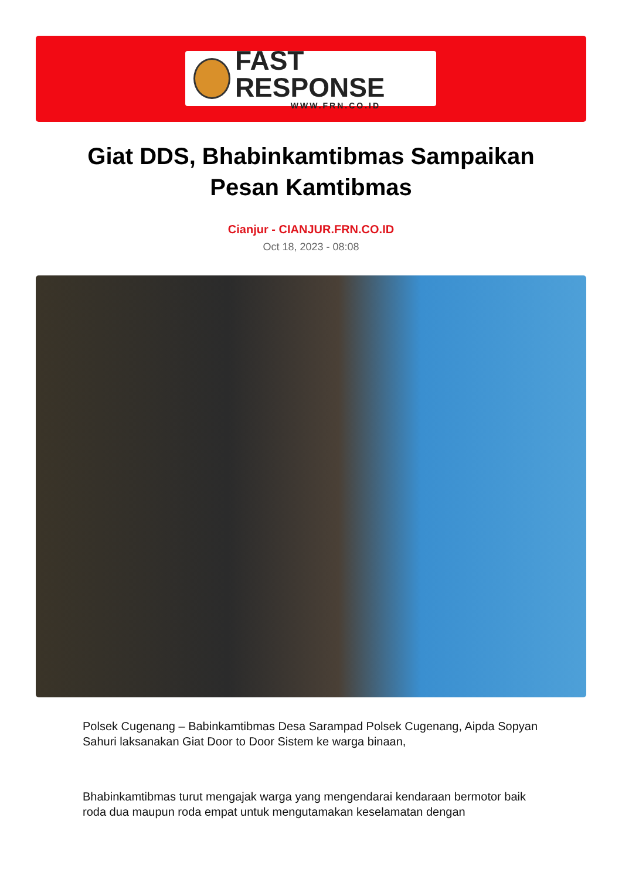FAST RESPONSE
WWW.FRN.CO.ID
Giat DDS, Bhabinkamtibmas Sampaikan
Pesan Kamtibmas
Cianjur - CIANJUR.FRN.CO.ID
Oct 18, 2023 - 08:08
Polsek Cugenang – Babinkamtibmas Desa Sarampad Polsek Cugenang, Aipda Sopyan Sahuri laksanakan Giat Door to Door Sistem ke warga binaan,
Bhabinkamtibmas turut mengajak warga yang mengendarai kendaraan bermotor baik roda dua maupun roda empat untuk mengutamakan keselamatan dengan